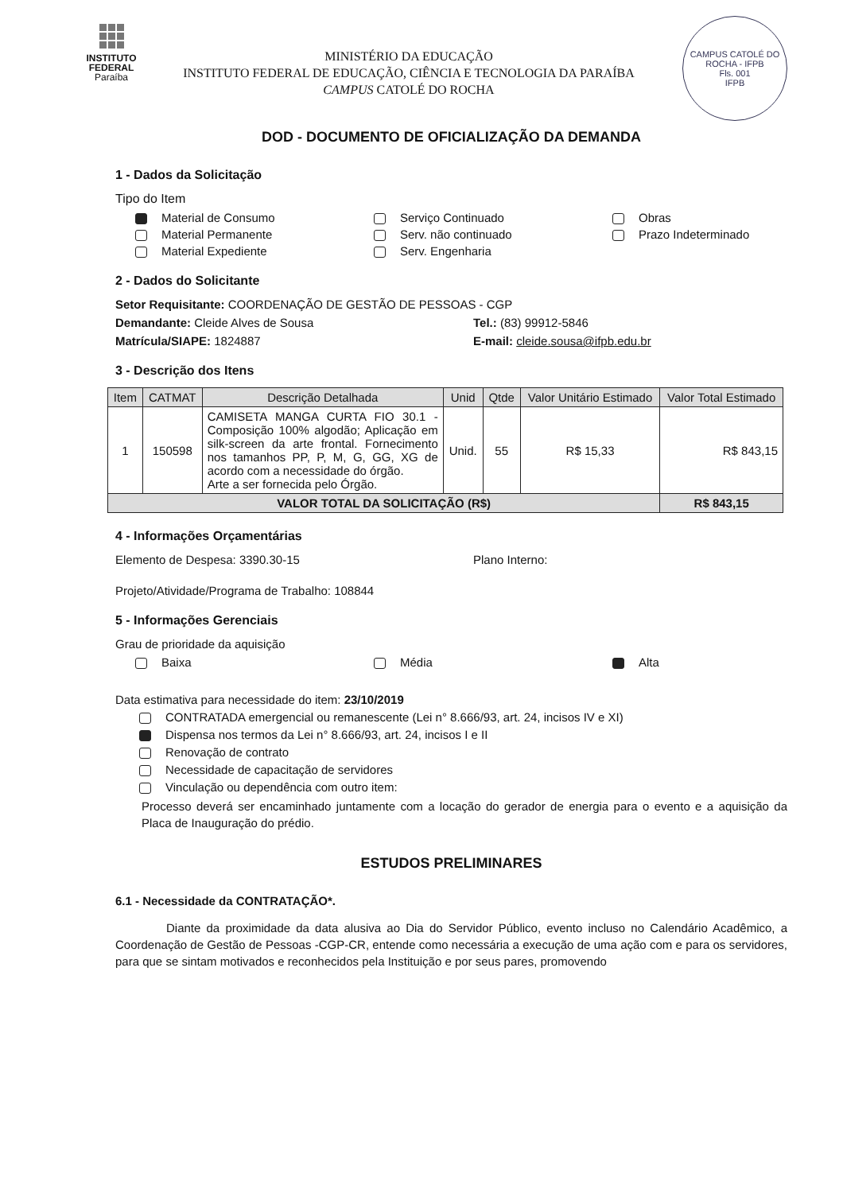INSTITUTO
FEDERAL
Paraíba
MINISTÉRIO DA EDUCAÇÃO
INSTITUTO FEDERAL DE EDUCAÇÃO, CIÊNCIA E TECNOLOGIA DA PARAÍBA
CAMPUS CATOLÉ DO ROCHA
CAMPUS CATOLÉ DO ROCHA - IFPB
Fls. 001
IFPB
DOD - DOCUMENTO DE OFICIALIZAÇÃO DA DEMANDA
1 - Dados da Solicitação
Tipo do Item
Material de Consumo
Serviço Continuado
Obras
Material Permanente
Serv. não continuado
Prazo Indeterminado
Material Expediente
Serv. Engenharia
2 - Dados do Solicitante
Setor Requisitante: COORDENAÇÃO DE GESTÃO DE PESSOAS - CGP
Demandante: Cleide Alves de Sousa
Tel.: (83) 99912-5846
Matrícula/SIAPE: 1824887
E-mail: cleide.sousa@ifpb.edu.br
3 - Descrição dos Itens
| Item | CATMAT | Descrição Detalhada | Unid | Qtde | Valor Unitário Estimado | Valor Total Estimado |
| --- | --- | --- | --- | --- | --- | --- |
| 1 | 150598 | CAMISETA MANGA CURTA FIO 30.1 - Composição 100% algodão; Aplicação em silk-screen da arte frontal. Fornecimento nos tamanhos PP, P, M, G, GG, XG de acordo com a necessidade do órgão. Arte a ser fornecida pelo Órgão. | Unid. | 55 | R$ 15,33 | R$ 843,15 |
| VALOR TOTAL DA SOLICITAÇÃO (R$) | | | | | | R$ 843,15 |
4 - Informações Orçamentárias
Elemento de Despesa: 3390.30-15
Plano Interno:
Projeto/Atividade/Programa de Trabalho: 108844
5 - Informações Gerenciais
Grau de prioridade da aquisição
Baixa
Média
Alta
Data estimativa para necessidade do item: 23/10/2019
CONTRATADA emergencial ou remanescente (Lei n° 8.666/93, art. 24, incisos IV e XI)
Dispensa nos termos da Lei n° 8.666/93, art. 24, incisos I e II
Renovação de contrato
Necessidade de capacitação de servidores
Vinculação ou dependência com outro item:
Processo deverá ser encaminhado juntamente com a locação do gerador de energia para o evento e a aquisição da Placa de Inauguração do prédio.
ESTUDOS PRELIMINARES
6.1 - Necessidade da CONTRATAÇÃO*.
Diante da proximidade da data alusiva ao Dia do Servidor Público, evento incluso no Calendário Acadêmico, a Coordenação de Gestão de Pessoas -CGP-CR, entende como necessária a execução de uma ação com e para os servidores, para que se sintam motivados e reconhecidos pela Instituição e por seus pares, promovendo